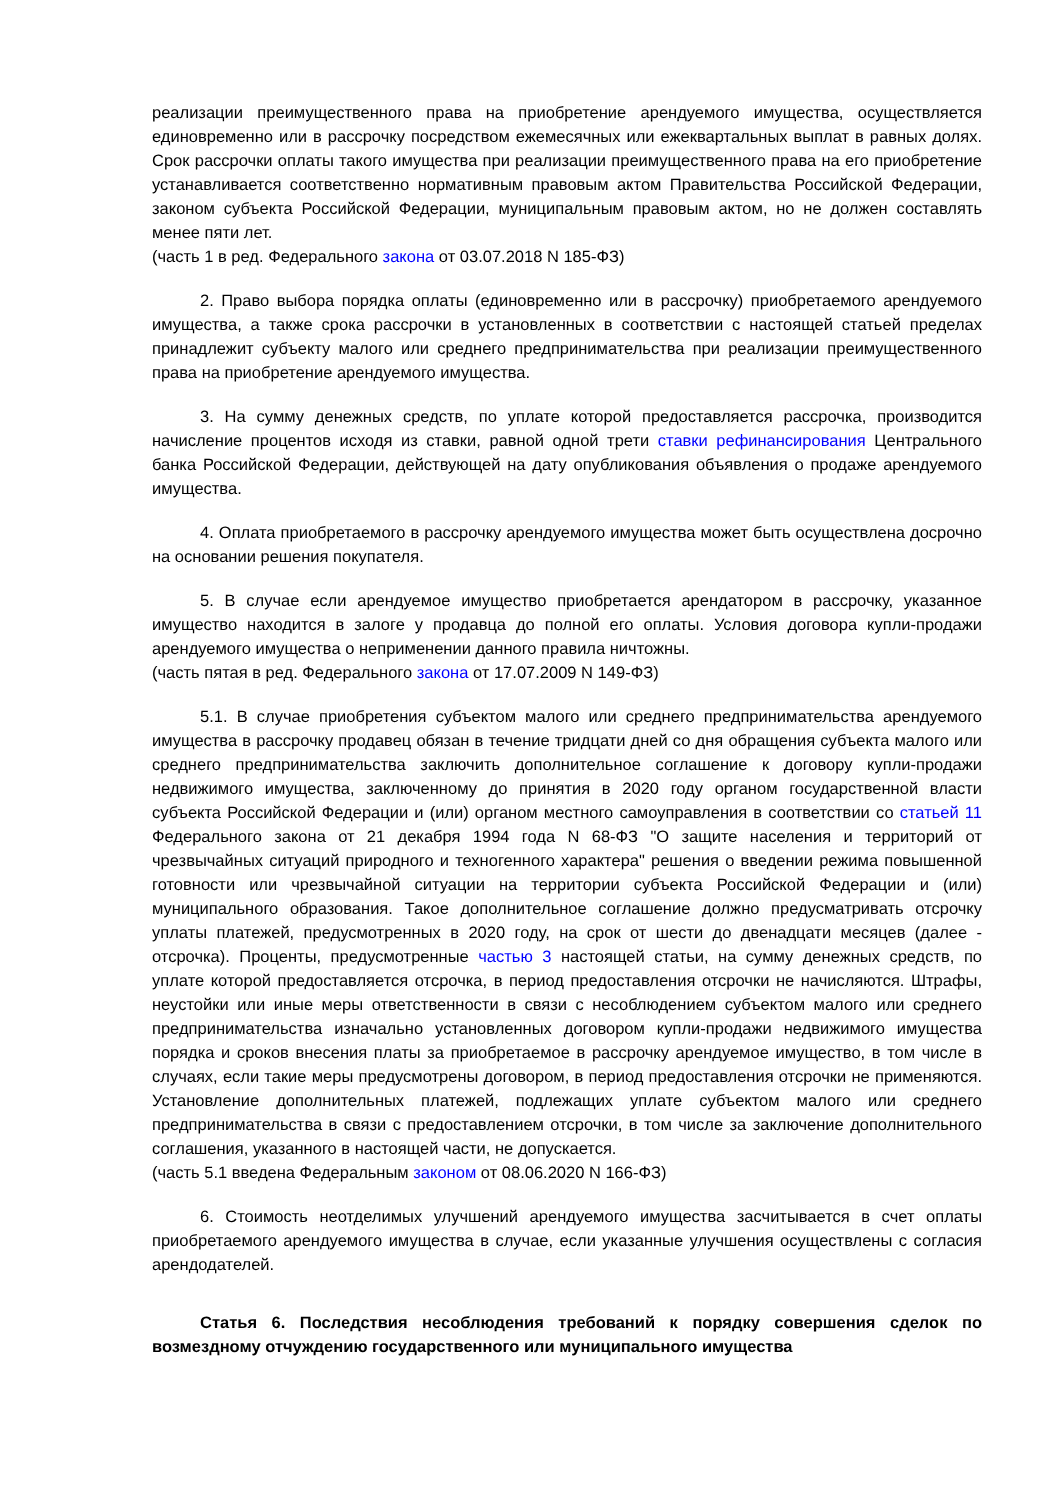реализации преимущественного права на приобретение арендуемого имущества, осуществляется единовременно или в рассрочку посредством ежемесячных или ежеквартальных выплат в равных долях. Срок рассрочки оплаты такого имущества при реализации преимущественного права на его приобретение устанавливается соответственно нормативным правовым актом Правительства Российской Федерации, законом субъекта Российской Федерации, муниципальным правовым актом, но не должен составлять менее пяти лет.
(часть 1 в ред. Федерального закона от 03.07.2018 N 185-ФЗ)
2. Право выбора порядка оплаты (единовременно или в рассрочку) приобретаемого арендуемого имущества, а также срока рассрочки в установленных в соответствии с настоящей статьей пределах принадлежит субъекту малого или среднего предпринимательства при реализации преимущественного права на приобретение арендуемого имущества.
3. На сумму денежных средств, по уплате которой предоставляется рассрочка, производится начисление процентов исходя из ставки, равной одной трети ставки рефинансирования Центрального банка Российской Федерации, действующей на дату опубликования объявления о продаже арендуемого имущества.
4. Оплата приобретаемого в рассрочку арендуемого имущества может быть осуществлена досрочно на основании решения покупателя.
5. В случае если арендуемое имущество приобретается арендатором в рассрочку, указанное имущество находится в залоге у продавца до полной его оплаты. Условия договора купли-продажи арендуемого имущества о неприменении данного правила ничтожны.
(часть пятая в ред. Федерального закона от 17.07.2009 N 149-ФЗ)
5.1. В случае приобретения субъектом малого или среднего предпринимательства арендуемого имущества в рассрочку продавец обязан в течение тридцати дней со дня обращения субъекта малого или среднего предпринимательства заключить дополнительное соглашение к договору купли-продажи недвижимого имущества, заключенному до принятия в 2020 году органом государственной власти субъекта Российской Федерации и (или) органом местного самоуправления в соответствии со статьей 11 Федерального закона от 21 декабря 1994 года N 68-ФЗ "О защите населения и территорий от чрезвычайных ситуаций природного и техногенного характера" решения о введении режима повышенной готовности или чрезвычайной ситуации на территории субъекта Российской Федерации и (или) муниципального образования. Такое дополнительное соглашение должно предусматривать отсрочку уплаты платежей, предусмотренных в 2020 году, на срок от шести до двенадцати месяцев (далее - отсрочка). Проценты, предусмотренные частью 3 настоящей статьи, на сумму денежных средств, по уплате которой предоставляется отсрочка, в период предоставления отсрочки не начисляются. Штрафы, неустойки или иные меры ответственности в связи с несоблюдением субъектом малого или среднего предпринимательства изначально установленных договором купли-продажи недвижимого имущества порядка и сроков внесения платы за приобретаемое в рассрочку арендуемое имущество, в том числе в случаях, если такие меры предусмотрены договором, в период предоставления отсрочки не применяются. Установление дополнительных платежей, подлежащих уплате субъектом малого или среднего предпринимательства в связи с предоставлением отсрочки, в том числе за заключение дополнительного соглашения, указанного в настоящей части, не допускается.
(часть 5.1 введена Федеральным законом от 08.06.2020 N 166-ФЗ)
6. Стоимость неотделимых улучшений арендуемого имущества засчитывается в счет оплаты приобретаемого арендуемого имущества в случае, если указанные улучшения осуществлены с согласия арендодателей.
Статья 6. Последствия несоблюдения требований к порядку совершения сделок по возмездному отчуждению государственного или муниципального имущества